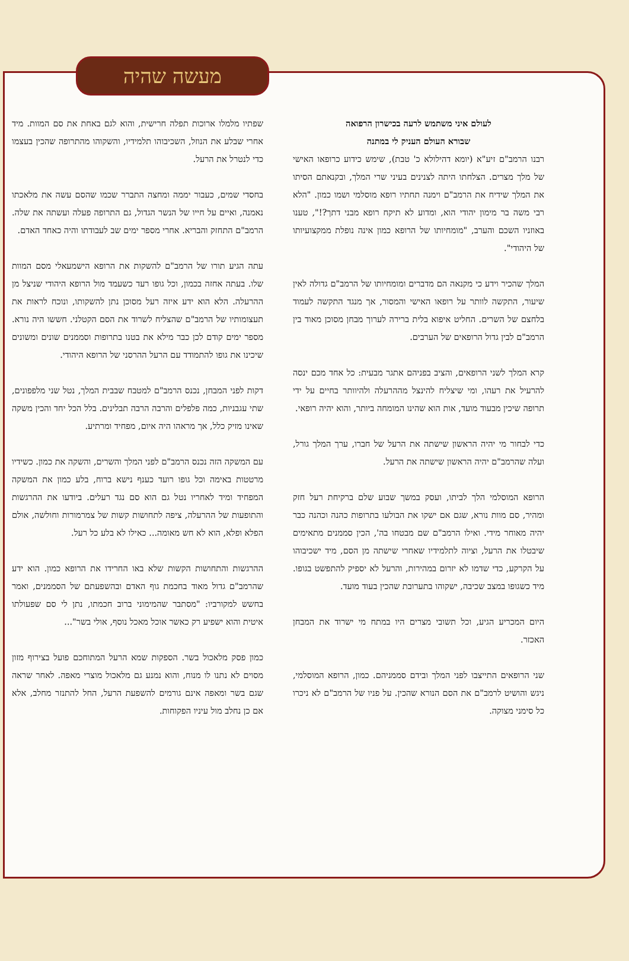מעשה שהיה
לעולם איני משתמש לרעה בכישרון הרפואה
שבורא העולם העניק לי במתנה
רבנו הרמב"ם זיע"א (יומא דהילולא כ' טבת), שימש כידוע כרופאו האישי של מלך מצרים. הצלחתו היתה לצנינים בעיני שרי המלך, ובקנאתם הסיתו את המלך שידיח את הרמב"ם וימנה תחתיו רופא מוסלמי ושמו כמון. "הלא רבי משה בר מימון יהודי הוא, ומדוע לא תיקח רופא מבני דתך?!", טענו באוזניו השכם והערב, "מומחיותו של הרופא כמון אינה נופלת ממקצועיותו של היהודי".
המלך שהכיר וידע כי מקנאה הם מדברים ומומחיותו של הרמב"ם גדולה לאין שיעור, התקשה לוותר על רופאו האישי והמסור, אך מנגד התקשה לעמוד בלחצם של השרים. החליט איפוא בלית ברירה לערוך מבחן מסוכן מאוד בין הרמב"ם לבין גדול הרופאים של הערבים.
קרא המלך לשני הרופאים, והציב בפניהם אתגר מבעית: כל אחד מכם ינסה להרעיל את רעהו, ומי שיצליח להינצל מההרעלה ולהיוותר בחיים על ידי תרופה שיכין מבעוד מועד, אות הוא שהינו המומחה ביותר, והוא יהיה רופאי.
כדי לבחור מי יהיה הראשון שישתה את הרעל של חברו, ערך המלך גורל, ועלה שהרמב"ם יהיה הראשון שישתה את הרעל.
הרופא המוסלמי הלך לביתו, ועסק במשך שבוע שלם ברקיחת רעל חזק ומהיר, סם מוות נורא, שגם אם ישקו את הבולעו בתרופות כהנה וכהנה כבר יהיה מאוחר מידי. ואילו הרמב"ם שם מבטחו בה', הכין סממנים מתאימים שיבטלו את הרעל, וציוה לתלמידיו שאחרי שישתה מן הסם, מיד ישכיבוהו על הקרקע, כדי שדמו לא יזרום במהירות, והרעל לא יספיק להתפשט בגופו. מיד כשגופו במצב שכיבה, ישקוהו בתערובת שהכין בעוד מועד.
היום המכריע הגיע, וכל תשובי מצרים היו במתח מי ישרוד את המבחן האכזר.
שני הרופאים התייצבו לפני המלך ובידם סממניהם. כמון, הרופא המוסלמי, ניגש והושיט לרמב"ם את הסם הנורא שהכין. על פניו של הרמב"ם לא ניכרו כל סימני מצוקה.
שפתיו מלמלו ארוכות תפלה חרישית, והוא לגם באחת את סם המוות. מיד אחרי שבלע את הנוזל, השכיבוהו תלמידיו, והשקוהו מהתרופה שהכין בעצמו כדי לנטרל את הרעל.
בחסדי שמים, כעבור יממה ומחצה התברר שכמו שהסם עשה את מלאכתו נאמנה, ואיים על חייו של הנשר הגדול, גם התרופה פעלה ועשתה את שלה. הרמב"ם התחזק והבריא. אחרי מספר ימים שב לעבודתו והיה כאחד האדם.
עתה הגיע תורו של הרמב"ם להשקות את הרופא הישמעאלי מסם המוות שלו. בעתה אחזה בכמון, וכל גופו רעד כשעמד מול הרופא היהודי שניצל מן ההרעלה. הלא הוא ידע איזה רעל מסוכן נתן להשקותו, ונוכח לראות את תעצומותיו של הרמב"ם שהצליח לשרוד את הסם הקטלני. חששו היה נורא. מספר ימים קודם לכן כבר מילא את בטנו בתרופות וסממנים שונים ומשונים שיכינו את גופו להתמודד עם הרעל ההרסני של הרופא היהודי.
דקות לפני המבחן, נכנס הרמב"ם למטבח שבבית המלך, נטל שני מלפפונים, שתי עגבניות, כמה פלפלים והרבה הרבה תבלינים. בלל הכל יחד והכין משקה שאינו מזיק כלל, אך מראהו היה איום, מפחיד ומרתיע.
עם המשקה הזה נכנס הרמב"ם לפני המלך והשרים, והשקה את כמון. כשידיו מרטטות באימה וכל גופו רועד כענף נישא ברוח, בלע כמון את המשקה המפחיד ומיד לאחריו נטל גם הוא סם נגד רעלים. ביודעו את ההרגשות והתופעות של ההרעלה, ציפה לתחושות קשות של צמרמורות וחולשה, אולם הפלא ופלא, הוא לא חש מאומה... כאילו לא בלע כל רעל.
ההרגשות והתחושות הקשות שלא באו החרידו את הרופא כמון. הוא ידע שהרמב"ם גדול מאוד בחכמת גוף האדם ובהשפעתם של הסממנים, ואמר בחשש למקורביו: "מסתבר שהמימוני ברוב חכמתו, נתן לי סם שפעולתו איטית והוא ישפיע רק כאשר אוכל מאכל נוסף, אולי בשר"...
כמון פסק מלאכול בשר. הספקות שמא הרעל המתוחכם פועל בצירוף מזון מסוים לא נתנו לו מנוח, והוא נמנע גם מלאכול מוצרי מאפה. לאחר שראה שגם בשר ומאפה אינם גורמים להשפעת הרעל, החל להתנזר מחלב, אלא אם כן נחלב מול עיניו הפקוחות.